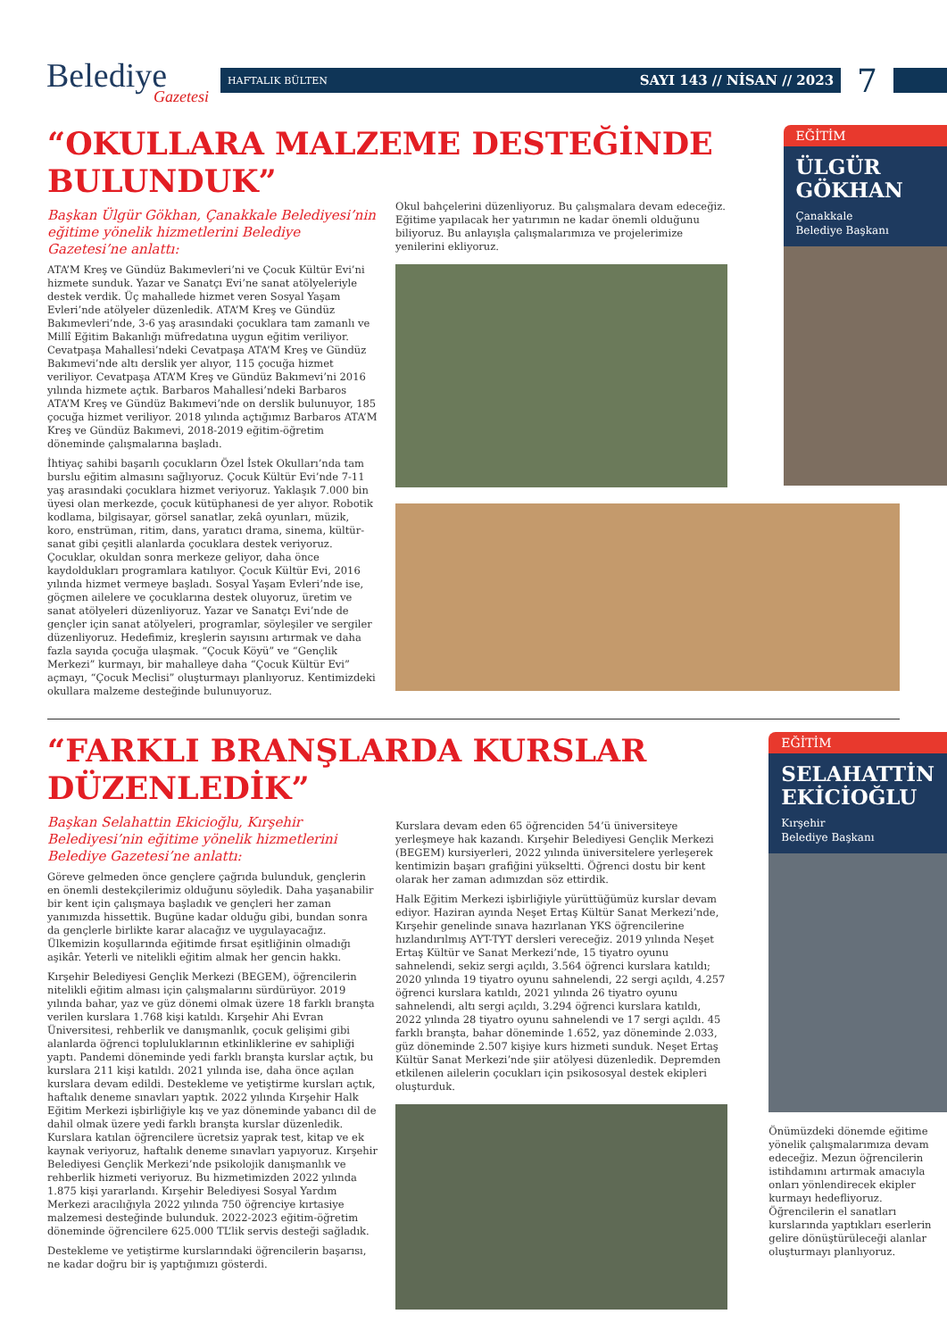Belediye
Gazetesi
HAFTALIK BÜLTEN SAYI 143 // NİSAN // 2023
7
“OKULLARA MALZEME DESTEĞİNDE BULUNDUK”
Başkan Ülgür Gökhan, Çanakkale Belediyesi’nin eğitime yönelik hizmetlerini Belediye Gazetesi’ne anlattı:
ATA’M Kreş ve Gündüz Bakımevleri’ni ve Çocuk Kültür Evi’ni hizmete sunduk. Yazar ve Sanatçı Evi’ne sanat atölyeleriyle destek verdik. Üç mahallede hizmet veren Sosyal Yaşam Evleri’nde atölyeler düzenledik. ATA’M Kreş ve Gündüz Bakımevleri’nde, 3-6 yaş arasındaki çocuklara tam zamanlı ve Millî Eğitim Bakanlığı müfredatına uygun eğitim veriliyor. Cevatpaşa Mahallesi’ndeki Cevatpaşa ATA’M Kreş ve Gündüz Bakımevi’nde altı derslik yer alıyor, 115 çocuğa hizmet veriliyor. Cevatpaşa ATA’M Kreş ve Gündüz Bakımevi’ni 2016 yılında hizmete açtık. Barbaros Mahallesi’ndeki Barbaros ATA’M Kreş ve Gündüz Bakımevi’nde on derslik bulunuyor, 185 çocuğa hizmet veriliyor. 2018 yılında açtığımız Barbaros ATA’M Kreş ve Gündüz Bakımevi, 2018-2019 eğitim-öğretim döneminde çalışmalarına başladı.
İhtiyaç sahibi başarılı çocukların Özel İstek Okulları’nda tam burslu eğitim almasını sağlıyoruz. Çocuk Kültür Evi’nde 7-11 yaş arasındaki çocuklara hizmet veriyoruz. Yaklaşık 7.000 bin üyesi olan merkezde, çocuk kütüphanesi de yer alıyor. Robotik kodlama, bilgisayar, görsel sanatlar, zekâ oyunları, müzik, koro, enstrüman, ritim, dans, yaratıcı drama, sinema, kültür-sanat gibi çeşitli alanlarda çocuklara destek veriyoruz. Çocuklar, okuldan sonra merkeze geliyor, daha önce kaydoldukları programlara katılıyor. Çocuk Kültür Evi, 2016 yılında hizmet vermeye başladı. Sosyal Yaşam Evleri’nde ise, göçmen ailelere ve çocuklarına destek oluyoruz, üretim ve sanat atölyeleri düzenliyoruz. Yazar ve Sanatçı Evi’nde de gençler için sanat atölyeleri, programlar, söyleşiler ve sergiler düzenliyoruz. Hedefimiz, kreşlerin sayısını artırmak ve daha fazla sayıda çocuğa ulaşmak. “Çocuk Köyü” ve “Gençlik Merkezi” kurmayı, bir mahalleye daha “Çocuk Kültür Evi” açmayı, “Çocuk Meclisi” oluşturmayı planlıyoruz. Kentimizdeki okullara malzeme desteğinde bulunuyoruz.
Okul bahçelerini düzenliyoruz. Bu çalışmalara devam edeceğiz. Eğitime yapılacak her yatırımın ne kadar önemli olduğunu biliyoruz. Bu anlayışla çalışmalarımıza ve projelerimize yenilerini ekliyoruz.
EĞİTİM
ÜLGÜR GÖKHAN
Çanakkale
Belediye Başkanı
“FARKLI BRANŞLARDA KURSLAR DÜZENLEDİK”
Başkan Selahattin Ekicioğlu, Kırşehir Belediyesi’nin eğitime yönelik hizmetlerini Belediye Gazetesi’ne anlattı:
Göreve gelmeden önce gençlere çağrıda bulunduk, gençlerin en önemli destekçilerimiz olduğunu söyledik. Daha yaşanabilir bir kent için çalışmaya başladık ve gençleri her zaman yanımızda hissettik. Bugüne kadar olduğu gibi, bundan sonra da gençlerle birlikte karar alacağız ve uygulayacağız. Ülkemizin koşullarında eğitimde fırsat eşitliğinin olmadığı aşikâr. Yeterli ve nitelikli eğitim almak her gencin hakkı.
Kırşehir Belediyesi Gençlik Merkezi (BEGEM), öğrencilerin nitelikli eğitim alması için çalışmalarını sürdürüyor. 2019 yılında bahar, yaz ve güz dönemi olmak üzere 18 farklı branşta verilen kurslara 1.768 kişi katıldı. Kırşehir Ahi Evran Üniversitesi, rehberlik ve danışmanlık, çocuk gelişimi gibi alanlarda öğrenci topluluklarının etkinliklerine ev sahipliği yaptı. Pandemi döneminde yedi farklı branşta kurslar açtık, bu kurslara 211 kişi katıldı. 2021 yılında ise, daha önce açılan kurslara devam edildi. Destekleme ve yetiştirme kursları açtık, haftalık deneme sınavları yaptık. 2022 yılında Kırşehir Halk Eğitim Merkezi işbirliğiyle kış ve yaz döneminde yabancı dil de dahil olmak üzere yedi farklı branşta kurslar düzenledik. Kurslara katılan öğrencilere ücretsiz yaprak test, kitap ve ek kaynak veriyoruz, haftalık deneme sınavları yapıyoruz. Kırşehir Belediyesi Gençlik Merkezi’nde psikolojik danışmanlık ve rehberlik hizmeti veriyoruz. Bu hizmetimizden 2022 yılında 1.875 kişi yararlandı. Kırşehir Belediyesi Sosyal Yardım Merkezi aracılığıyla 2022 yılında 750 öğrenciye kırtasiye malzemesi desteğinde bulunduk. 2022-2023 eğitim-öğretim döneminde öğrencilere 625.000 TL’lik servis desteği sağladık.
Destekleme ve yetiştirme kurslarındaki öğrencilerin başarısı, ne kadar doğru bir iş yaptığımızı gösterdi.
Kurslara devam eden 65 öğrenciden 54’ü üniversiteye yerleşmeye hak kazandı. Kırşehir Belediyesi Gençlik Merkezi (BEGEM) kursiyerleri, 2022 yılında üniversitelere yerleşerek kentimizin başarı grafiğini yükseltti. Öğrenci dostu bir kent olarak her zaman adımızdan söz ettirdik.
Halk Eğitim Merkezi işbirliğiyle yürüttüğümüz kurslar devam ediyor. Haziran ayında Neşet Ertaş Kültür Sanat Merkezi’nde, Kırşehir genelinde sınava hazırlanan YKS öğrencilerine hızlandırılmış AYT-TYT dersleri vereceğiz. 2019 yılında Neşet Ertaş Kültür ve Sanat Merkezi’nde, 15 tiyatro oyunu sahnelendi, sekiz sergi açıldı, 3.564 öğrenci kurslara katıldı; 2020 yılında 19 tiyatro oyunu sahnelendi, 22 sergi açıldı, 4.257 öğrenci kurslara katıldı, 2021 yılında 26 tiyatro oyunu sahnelendi, altı sergi açıldı, 3.294 öğrenci kurslara katıldı, 2022 yılında 28 tiyatro oyunu sahnelendi ve 17 sergi açıldı. 45 farklı branşta, bahar döneminde 1.652, yaz döneminde 2.033, güz döneminde 2.507 kişiye kurs hizmeti sunduk. Neşet Ertaş Kültür Sanat Merkezi’nde şiir atölyesi düzenledik. Depremden etkilenen ailelerin çocukları için psikososyal destek ekipleri oluşturduk.
EĞİTİM
SELAHATTİN EKİCİOĞLU
Kırşehir
Belediye Başkanı
Önümüzdeki dönemde eğitime yönelik çalışmalarımıza devam edeceğiz. Mezun öğrencilerin istihdamını artırmak amacıyla onları yönlendirecek ekipler kurmayı hedefliyoruz. Öğrencilerin el sanatları kurslarında yaptıkları eserlerin gelire dönüştürüleceği alanlar oluşturmayı planlıyoruz.